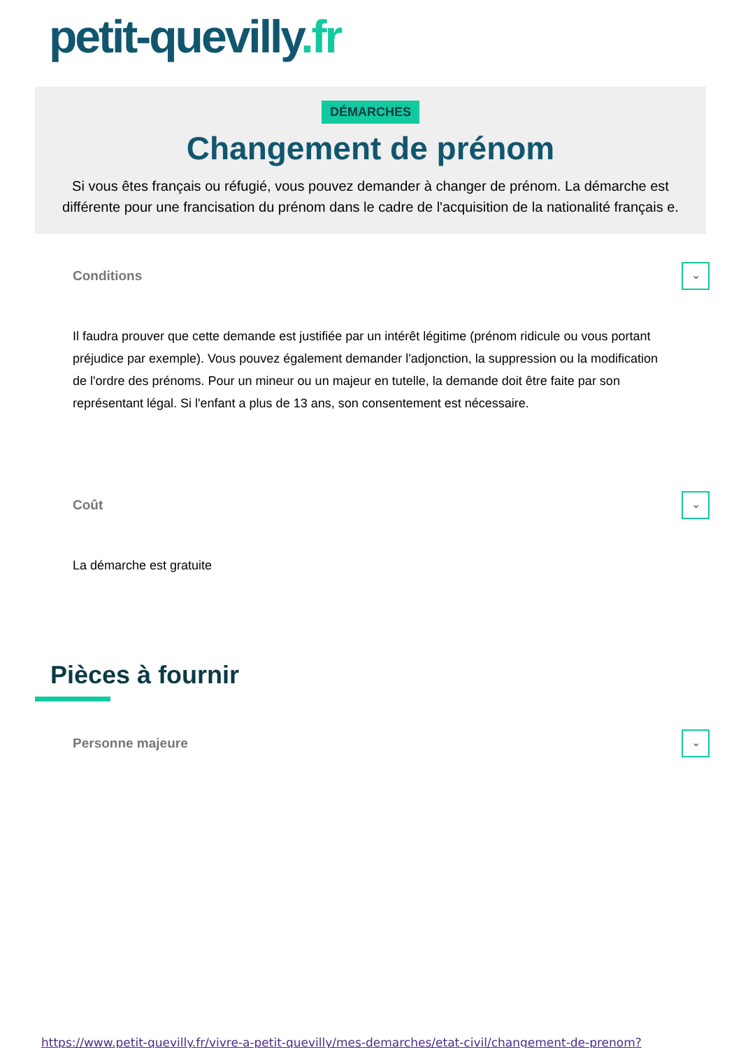petit-quevilly.fr
DÉMARCHES
Changement de prénom
Si vous êtes français ou réfugié, vous pouvez demander à changer de prénom. La démarche est différente pour une francisation du prénom dans le cadre de l'acquisition de la nationalité français e.
Conditions
⌄
Il faudra prouver que cette demande est justifiée par un intérêt légitime (prénom ridicule ou vous portant préjudice par exemple). Vous pouvez également demander l'adjonction, la suppression ou la modification de l'ordre des prénoms. Pour un mineur ou un majeur en tutelle, la demande doit être faite par son représentant légal. Si l'enfant a plus de 13 ans, son consentement est nécessaire.
Coût
⌄
La démarche est gratuite
Pièces à fournir
Personne majeure
⌄
https://www.petit-quevilly.fr/vivre-a-petit-quevilly/mes-demarches/etat-civil/changement-de-prenom?